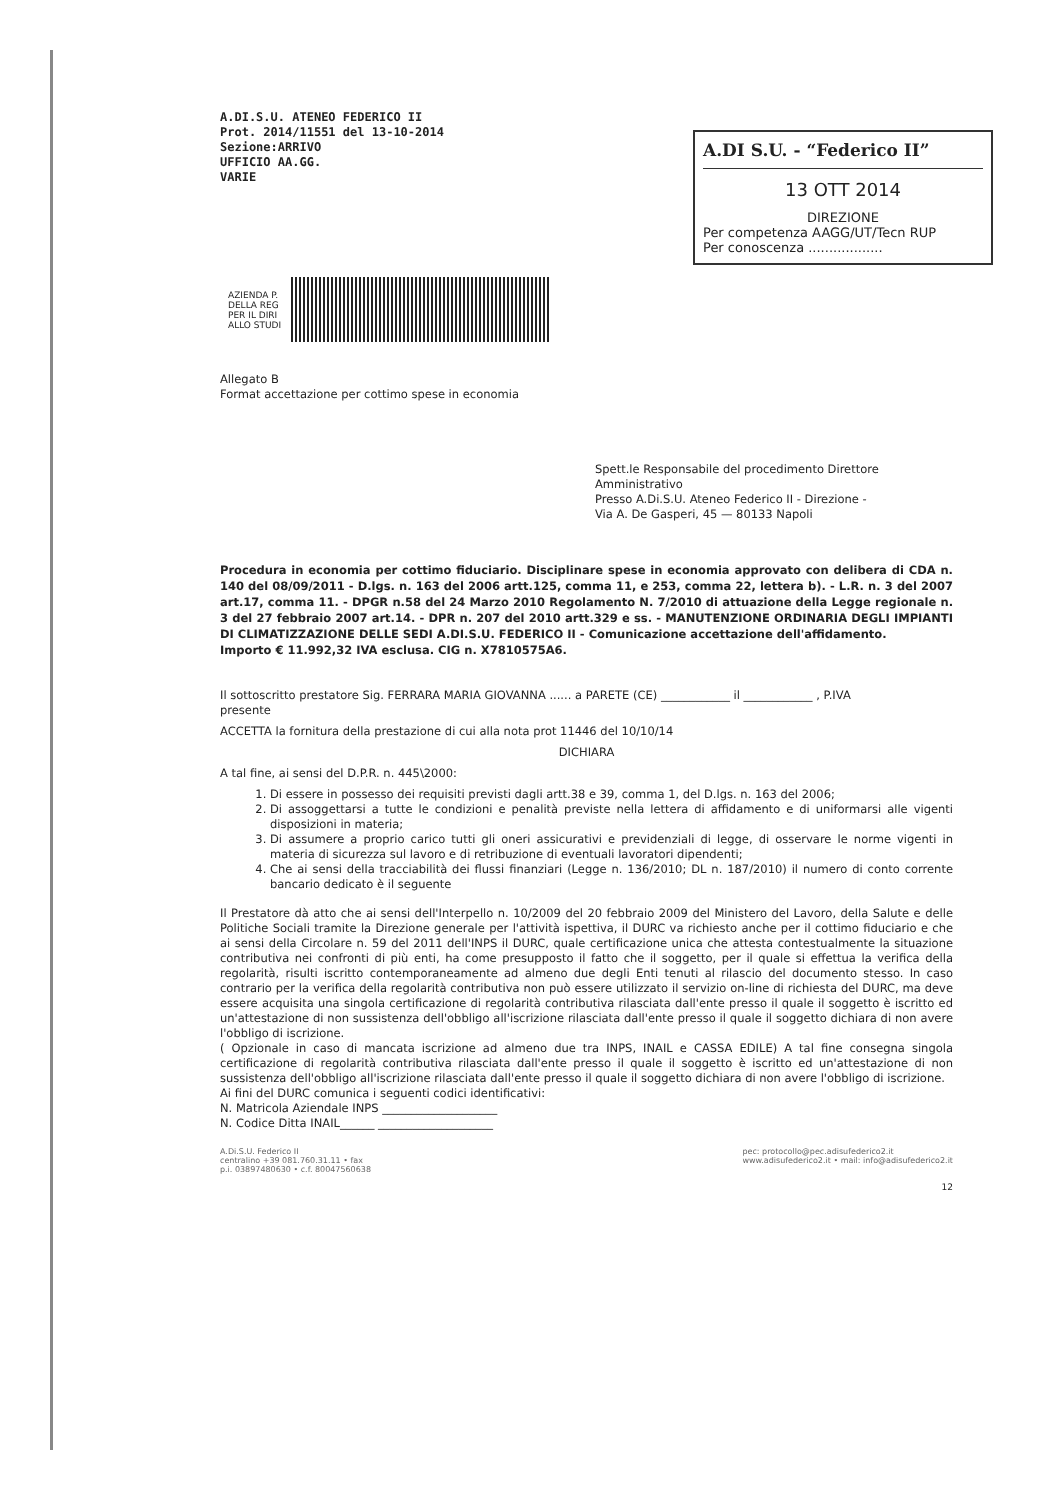A.DI.S.U. ATENEO FEDERICO II
Prot. 2014/11551 del 13-10-2014
Sezione:ARRIVO
UFFICIO AA.GG.
VARIE
A.DI S.U. - “Federico II”
13 OTT 2014
DIREZIONE
Per competenza AAGG/UT/Tecn RUP
Per conoscenza ..................
AZIENDA P.
DELLA REG
PER IL DIRI
ALLO STUDI
Allegato B
Format accettazione per cottimo spese in economia
Spett.le Responsabile del procedimento Direttore Amministrativo
Presso A.Di.S.U. Ateneo Federico II - Direzione -
Via A. De Gasperi, 45 — 80133 Napoli
Procedura in economia per cottimo fiduciario. Disciplinare spese in economia approvato con delibera di CDA n. 140 del 08/09/2011 - D.lgs. n. 163 del 2006 artt.125, comma 11, e 253, comma 22, lettera b). - L.R. n. 3 del 2007 art.17, comma 11. - DPGR n.58 del 24 Marzo 2010 Regolamento N. 7/2010 di attuazione della Legge regionale n. 3 del 27 febbraio 2007 art.14. - DPR n. 207 del 2010 artt.329 e ss. - MANUTENZIONE ORDINARIA DEGLI IMPIANTI DI CLIMATIZZAZIONE DELLE SEDI A.DI.S.U. FEDERICO II - Comunicazione accettazione dell'affidamento.
Importo € 11.992,32 IVA esclusa. CIG n. X7810575A6.
Il sottoscritto prestatore Sig. FERRARA MARIA GIOVANNA ...... a PARETE (CE) ____________ il ____________ , P.IVA
presente
ACCETTA la fornitura della prestazione di cui alla nota prot 11446 del 10/10/14
DICHIARA
A tal fine, ai sensi del D.P.R. n. 445\2000:
1. Di essere in possesso dei requisiti previsti dagli artt.38 e 39, comma 1, del D.lgs. n. 163 del 2006;
2. Di assoggettarsi a tutte le condizioni e penalità previste nella lettera di affidamento e di uniformarsi alle vigenti disposizioni in materia;
3. Di assumere a proprio carico tutti gli oneri assicurativi e previdenziali di legge, di osservare le norme vigenti in materia di sicurezza sul lavoro e di retribuzione di eventuali lavoratori dipendenti;
4. Che ai sensi della tracciabilità dei flussi finanziari (Legge n. 136/2010; DL n. 187/2010) il numero di conto corrente bancario dedicato è il seguente
Il Prestatore dà atto che ai sensi dell'Interpello n. 10/2009 del 20 febbraio 2009 del Ministero del Lavoro, della Salute e delle Politiche Sociali tramite la Direzione generale per l'attività ispettiva, il DURC va richiesto anche per il cottimo fiduciario e che ai sensi della Circolare n. 59 del 2011 dell'INPS il DURC, quale certificazione unica che attesta contestualmente la situazione contributiva nei confronti di più enti, ha come presupposto il fatto che il soggetto, per il quale si effettua la verifica della regolarità, risulti iscritto contemporaneamente ad almeno due degli Enti tenuti al rilascio del documento stesso. In caso contrario per la verifica della regolarità contributiva non può essere utilizzato il servizio on-line di richiesta del DURC, ma deve essere acquisita una singola certificazione di regolarità contributiva rilasciata dall'ente presso il quale il soggetto è iscritto ed un'attestazione di non sussistenza dell'obbligo all'iscrizione rilasciata dall'ente presso il quale il soggetto dichiara di non avere l'obbligo di iscrizione.
( Opzionale in caso di mancata iscrizione ad almeno due tra INPS, INAIL e CASSA EDILE) A tal fine consegna singola certificazione di regolarità contributiva rilasciata dall'ente presso il quale il soggetto è iscritto ed un'attestazione di non sussistenza dell'obbligo all'iscrizione rilasciata dall'ente presso il quale il soggetto dichiara di non avere l'obbligo di iscrizione.
Ai fini del DURC comunica i seguenti codici identificativi:
N. Matricola Aziendale INPS ____________________
N. Codice Ditta INAIL______ ____________________
A.Di.S.U. Federico II
centralino +39 081.760.31.11 • fax
p.i. 03897480630 • c.f. 80047560638
pec: protocollo@pec.adisufederico2.it
www.adisufederico2.it • mail: info@adisufederico2.it
12